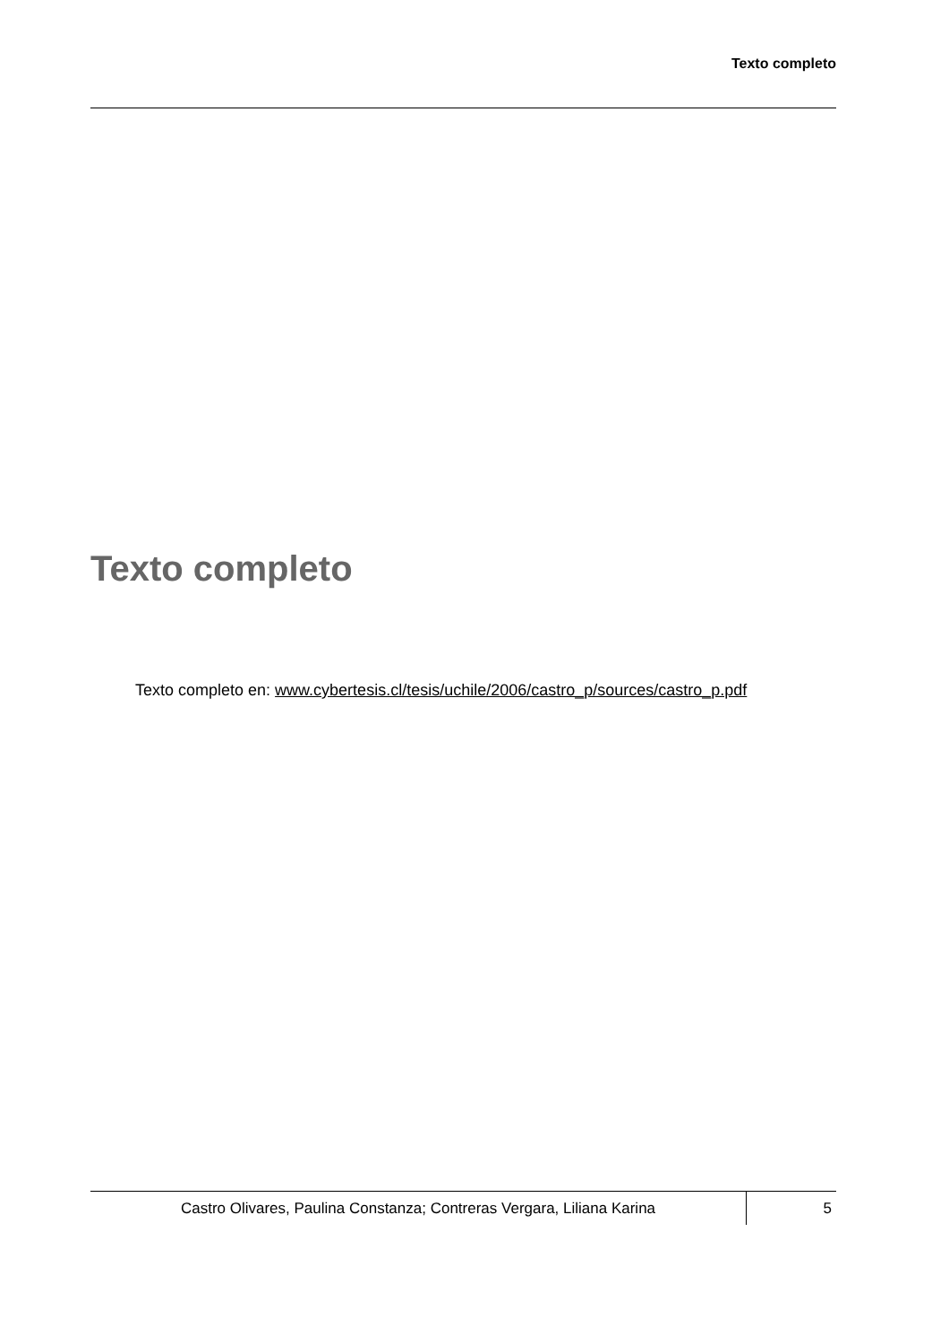Texto completo
Texto completo
Texto completo en: www.cybertesis.cl/tesis/uchile/2006/castro_p/sources/castro_p.pdf
Castro Olivares, Paulina Constanza; Contreras Vergara, Liliana Karina
5